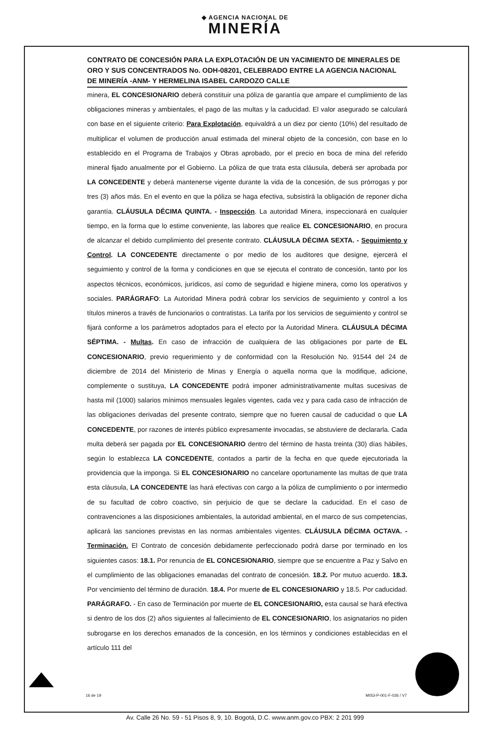◆ AGENCIA NACIONAL DE
MINERÍA
CONTRATO DE CONCESIÓN PARA LA EXPLOTACIÓN DE UN YACIMIENTO DE MINERALES DE ORO Y SUS CONCENTRADOS No. ODH-08201, CELEBRADO ENTRE LA AGENCIA NACIONAL DE MINERÍA -ANM- Y HERMELINA ISABEL CARDOZO CALLE
minera, EL CONCESIONARIO deberá constituir una póliza de garantía que ampare el cumplimiento de las obligaciones mineras y ambientales, el pago de las multas y la caducidad. El valor asegurado se calculará con base en el siguiente criterio: Para Explotación, equivaldrá a un diez por ciento (10%) del resultado de multiplicar el volumen de producción anual estimada del mineral objeto de la concesión, con base en lo establecido en el Programa de Trabajos y Obras aprobado, por el precio en boca de mina del referido mineral fijado anualmente por el Gobierno. La póliza de que trata esta cláusula, deberá ser aprobada por LA CONCEDENTE y deberá mantenerse vigente durante la vida de la concesión, de sus prórrogas y por tres (3) años más. En el evento en que la póliza se haga efectiva, subsistirá la obligación de reponer dicha garantía. CLÁUSULA DÉCIMA QUINTA. - Inspección. La autoridad Minera, inspeccionará en cualquier tiempo, en la forma que lo estime conveniente, las labores que realice EL CONCESIONARIO, en procura de alcanzar el debido cumplimiento del presente contrato. CLÁUSULA DÉCIMA SEXTA. - Seguimiento y Control. LA CONCEDENTE directamente o por medio de los auditores que designe, ejercerá el seguimiento y control de la forma y condiciones en que se ejecuta el contrato de concesión, tanto por los aspectos técnicos, económicos, jurídicos, así como de seguridad e higiene minera, como los operativos y sociales. PARÁGRAFO: La Autoridad Minera podrá cobrar los servicios de seguimiento y control a los títulos mineros a través de funcionarios o contratistas. La tarifa por los servicios de seguimiento y control se fijará conforme a los parámetros adoptados para el efecto por la Autoridad Minera. CLÁUSULA DÉCIMA SÉPTIMA. - Multas. En caso de infracción de cualquiera de las obligaciones por parte de EL CONCESIONARIO, previo requerimiento y de conformidad con la Resolución No. 91544 del 24 de diciembre de 2014 del Ministerio de Minas y Energía o aquella norma que la modifique, adicione, complemente o sustituya, LA CONCEDENTE podrá imponer administrativamente multas sucesivas de hasta mil (1000) salarios mínimos mensuales legales vigentes, cada vez y para cada caso de infracción de las obligaciones derivadas del presente contrato, siempre que no fueren causal de caducidad o que LA CONCEDENTE, por razones de interés público expresamente invocadas, se abstuviere de declararla. Cada multa deberá ser pagada por EL CONCESIONARIO dentro del término de hasta treinta (30) días hábiles, según lo establezca LA CONCEDENTE, contados a partir de la fecha en que quede ejecutoriada la providencia que la imponga. Si EL CONCESIONARIO no cancelare oportunamente las multas de que trata esta cláusula, LA CONCEDENTE las hará efectivas con cargo a la póliza de cumplimiento o por intermedio de su facultad de cobro coactivo, sin perjuicio de que se declare la caducidad. En el caso de contravenciones a las disposiciones ambientales, la autoridad ambiental, en el marco de sus competencias, aplicará las sanciones previstas en las normas ambientales vigentes. CLÁUSULA DÉCIMA OCTAVA. - Terminación. El Contrato de concesión debidamente perfeccionado podrá darse por terminado en los siguientes casos: 18.1. Por renuncia de EL CONCESIONARIO, siempre que se encuentre a Paz y Salvo en el cumplimiento de las obligaciones emanadas del contrato de concesión. 18.2. Por mutuo acuerdo. 18.3. Por vencimiento del término de duración. 18.4. Por muerte de EL CONCESIONARIO y 18.5. Por caducidad. PARÁGRAFO. - En caso de Terminación por muerte de EL CONCESIONARIO, esta causal se hará efectiva si dentro de los dos (2) años siguientes al fallecimiento de EL CONCESIONARIO, los asignatarios no piden subrogarse en los derechos emanados de la concesión, en los términos y condiciones establecidas en el artículo 111 del
16 de 19 MIS3-P-001-F-026 / V7
Av. Calle 26 No. 59 - 51 Pisos 8, 9, 10. Bogotá, D.C. www.anm.gov.co PBX: 2 201 999